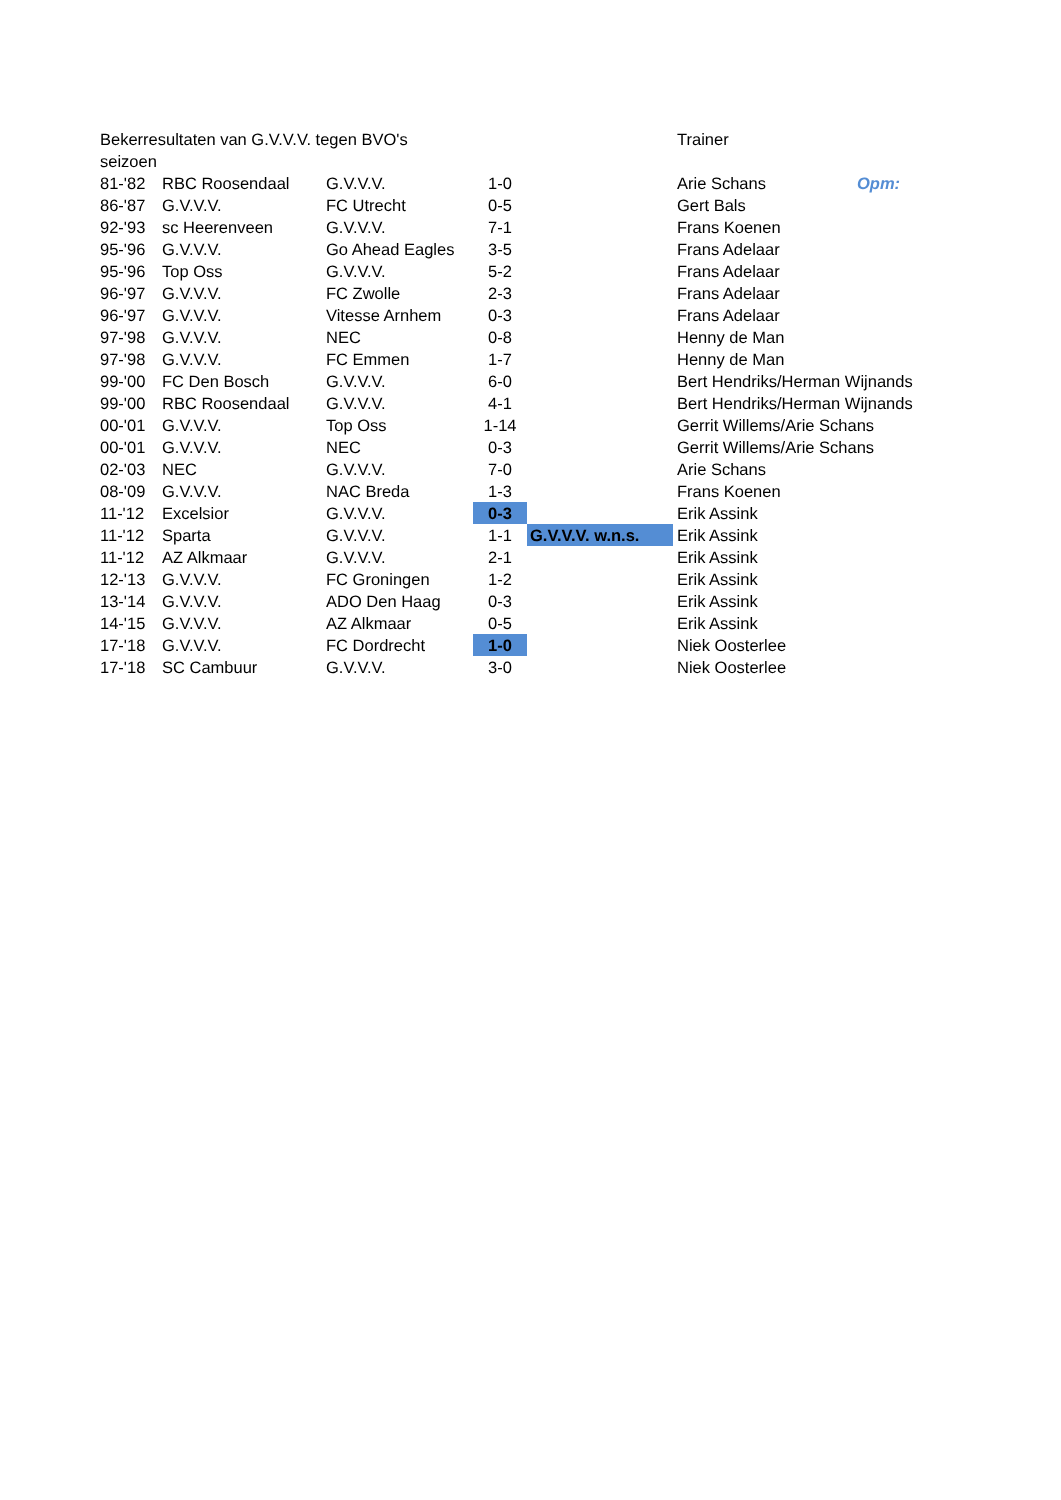| Bekerresultaten van G.V.V.V. tegen BVO's | | | | | Trainer | |
| seizoen | | | | | | |
| 81-'82 | RBC Roosendaal | G.V.V.V. | 1-0 | | Arie Schans | Opm: |
| 86-'87 | G.V.V.V. | FC Utrecht | 0-5 | | Gert Bals | |
| 92-'93 | sc Heerenveen | G.V.V.V. | 7-1 | | Frans Koenen | |
| 95-'96 | G.V.V.V. | Go Ahead Eagles | 3-5 | | Frans Adelaar | |
| 95-'96 | Top Oss | G.V.V.V. | 5-2 | | Frans Adelaar | |
| 96-'97 | G.V.V.V. | FC Zwolle | 2-3 | | Frans Adelaar | |
| 96-'97 | G.V.V.V. | Vitesse Arnhem | 0-3 | | Frans Adelaar | |
| 97-'98 | G.V.V.V. | NEC | 0-8 | | Henny de Man | |
| 97-'98 | G.V.V.V. | FC Emmen | 1-7 | | Henny de Man | |
| 99-'00 | FC Den Bosch | G.V.V.V. | 6-0 | | Bert Hendriks/Herman Wijnands | |
| 99-'00 | RBC Roosendaal | G.V.V.V. | 4-1 | | Bert Hendriks/Herman Wijnands | |
| 00-'01 | G.V.V.V. | Top Oss | 1-14 | | Gerrit Willems/Arie Schans | |
| 00-'01 | G.V.V.V. | NEC | 0-3 | | Gerrit Willems/Arie Schans | |
| 02-'03 | NEC | G.V.V.V. | 7-0 | | Arie Schans | |
| 08-'09 | G.V.V.V. | NAC Breda | 1-3 | | Frans Koenen | |
| 11-'12 | Excelsior | G.V.V.V. | 0-3 | | Erik Assink | |
| 11-'12 | Sparta | G.V.V.V. | 1-1 | G.V.V.V. w.n.s. | Erik Assink | |
| 11-'12 | AZ Alkmaar | G.V.V.V. | 2-1 | | Erik Assink | |
| 12-'13 | G.V.V.V. | FC Groningen | 1-2 | | Erik Assink | |
| 13-'14 | G.V.V.V. | ADO Den Haag | 0-3 | | Erik Assink | |
| 14-'15 | G.V.V.V. | AZ Alkmaar | 0-5 | | Erik Assink | |
| 17-'18 | G.V.V.V. | FC Dordrecht | 1-0 | | Niek Oosterlee | |
| 17-'18 | SC Cambuur | G.V.V.V. | 3-0 | | Niek Oosterlee | |